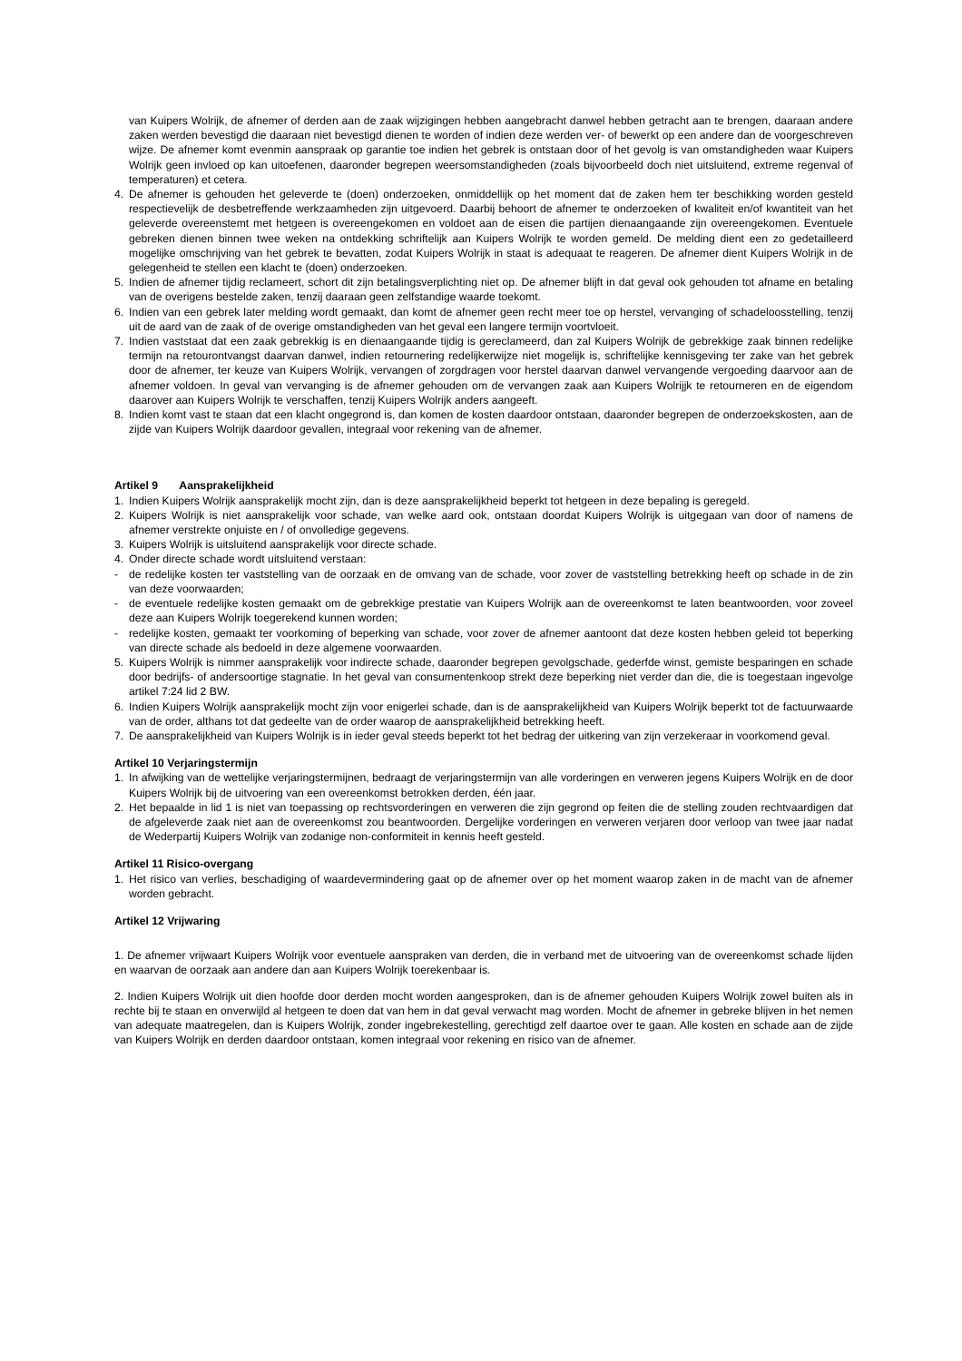van Kuipers Wolrijk, de afnemer of derden aan de zaak wijzigingen hebben aangebracht danwel hebben getracht aan te brengen, daaraan andere zaken werden bevestigd die daaraan niet bevestigd dienen te worden of indien deze werden ver- of bewerkt op een andere dan de voorgeschreven wijze. De afnemer komt evenmin aanspraak op garantie toe indien het gebrek is ontstaan door of het gevolg is van omstandigheden waar Kuipers Wolrijk geen invloed op kan uitoefenen, daaronder begrepen weersomstandigheden (zoals bijvoorbeeld doch niet uitsluitend, extreme regenval of temperaturen) et cetera.
4. De afnemer is gehouden het geleverde te (doen) onderzoeken, onmiddellijk op het moment dat de zaken hem ter beschikking worden gesteld respectievelijk de desbetreffende werkzaamheden zijn uitgevoerd. Daarbij behoort de afnemer te onderzoeken of kwaliteit en/of kwantiteit van het geleverde overeenstemt met hetgeen is overeengekomen en voldoet aan de eisen die partijen dienaangaande zijn overeengekomen. Eventuele gebreken dienen binnen twee weken na ontdekking schriftelijk aan Kuipers Wolrijk te worden gemeld. De melding dient een zo gedetailleerd mogelijke omschrijving van het gebrek te bevatten, zodat Kuipers Wolrijk in staat is adequaat te reageren. De afnemer dient Kuipers Wolrijk in de gelegenheid te stellen een klacht te (doen) onderzoeken.
5. Indien de afnemer tijdig reclameert, schort dit zijn betalingsverplichting niet op. De afnemer blijft in dat geval ook gehouden tot afname en betaling van de overigens bestelde zaken, tenzij daaraan geen zelfstandige waarde toekomt.
6. Indien van een gebrek later melding wordt gemaakt, dan komt de afnemer geen recht meer toe op herstel, vervanging of schadeloosstelling, tenzij uit de aard van de zaak of de overige omstandigheden van het geval een langere termijn voortvloeit.
7. Indien vaststaat dat een zaak gebrekkig is en dienaangaande tijdig is gereclameerd, dan zal Kuipers Wolrijk de gebrekkige zaak binnen redelijke termijn na retourontvangst daarvan danwel, indien retournering redelijkerwijze niet mogelijk is, schriftelijke kennisgeving ter zake van het gebrek door de afnemer, ter keuze van Kuipers Wolrijk, vervangen of zorgdragen voor herstel daarvan danwel vervangende vergoeding daarvoor aan de afnemer voldoen. In geval van vervanging is de afnemer gehouden om de vervangen zaak aan Kuipers Wolrijjk te retourneren en de eigendom daarover aan Kuipers Wolrijk te verschaffen, tenzij Kuipers Wolrijk anders aangeeft.
8. Indien komt vast te staan dat een klacht ongegrond is, dan komen de kosten daardoor ontstaan, daaronder begrepen de onderzoekskosten, aan de zijde van Kuipers Wolrijk daardoor gevallen, integraal voor rekening van de afnemer.
Artikel 9 Aansprakelijkheid
1. Indien Kuipers Wolrijk aansprakelijk mocht zijn, dan is deze aansprakelijkheid beperkt tot hetgeen in deze bepaling is geregeld.
2. Kuipers Wolrijk is niet aansprakelijk voor schade, van welke aard ook, ontstaan doordat Kuipers Wolrijk is uitgegaan van door of namens de afnemer verstrekte onjuiste en / of onvolledige gegevens.
3. Kuipers Wolrijk is uitsluitend aansprakelijk voor directe schade.
4. Onder directe schade wordt uitsluitend verstaan:
- de redelijke kosten ter vaststelling van de oorzaak en de omvang van de schade, voor zover de vaststelling betrekking heeft op schade in de zin van deze voorwaarden;
- de eventuele redelijke kosten gemaakt om de gebrekkige prestatie van Kuipers Wolrijk aan de overeenkomst te laten beantwoorden, voor zoveel deze aan Kuipers Wolrijk toegerekend kunnen worden;
- redelijke kosten, gemaakt ter voorkoming of beperking van schade, voor zover de afnemer aantoont dat deze kosten hebben geleid tot beperking van directe schade als bedoeld in deze algemene voorwaarden.
5. Kuipers Wolrijk is nimmer aansprakelijk voor indirecte schade, daaronder begrepen gevolgschade, gederfde winst, gemiste besparingen en schade door bedrijfs- of andersoortige stagnatie. In het geval van consumentenkoop strekt deze beperking niet verder dan die, die is toegestaan ingevolge artikel 7:24 lid 2 BW.
6. Indien Kuipers Wolrijk aansprakelijk mocht zijn voor enigerlei schade, dan is de aansprakelijkheid van Kuipers Wolrijk beperkt tot de factuurwaarde van de order, althans tot dat gedeelte van de order waarop de aansprakelijkheid betrekking heeft.
7. De aansprakelijkheid van Kuipers Wolrijk is in ieder geval steeds beperkt tot het bedrag der uitkering van zijn verzekeraar in voorkomend geval.
Artikel 10 Verjaringstermijn
1. In afwijking van de wettelijke verjaringstermijnen, bedraagt de verjaringstermijn van alle vorderingen en verweren jegens Kuipers Wolrijk en de door Kuipers Wolrijk bij de uitvoering van een overeenkomst betrokken derden, één jaar.
2. Het bepaalde in lid 1 is niet van toepassing op rechtsvorderingen en verweren die zijn gegrond op feiten die de stelling zouden rechtvaardigen dat de afgeleverde zaak niet aan de overeenkomst zou beantwoorden. Dergelijke vorderingen en verweren verjaren door verloop van twee jaar nadat de Wederpartij Kuipers Wolrijk van zodanige non-conformiteit in kennis heeft gesteld.
Artikel 11 Risico-overgang
1. Het risico van verlies, beschadiging of waardevermindering gaat op de afnemer over op het moment waarop zaken in de macht van de afnemer worden gebracht.
Artikel 12 Vrijwaring
1. De afnemer vrijwaart Kuipers Wolrijk voor eventuele aanspraken van derden, die in verband met de uitvoering van de overeenkomst schade lijden en waarvan de oorzaak aan andere dan aan Kuipers Wolrijk toerekenbaar is.
2. Indien Kuipers Wolrijk uit dien hoofde door derden mocht worden aangesproken, dan is de afnemer gehouden Kuipers Wolrijk zowel buiten als in rechte bij te staan en onverwijld al hetgeen te doen dat van hem in dat geval verwacht mag worden. Mocht de afnemer in gebreke blijven in het nemen van adequate maatregelen, dan is Kuipers Wolrijk, zonder ingebrekestelling, gerechtigd zelf daartoe over te gaan. Alle kosten en schade aan de zijde van Kuipers Wolrijk en derden daardoor ontstaan, komen integraal voor rekening en risico van de afnemer.